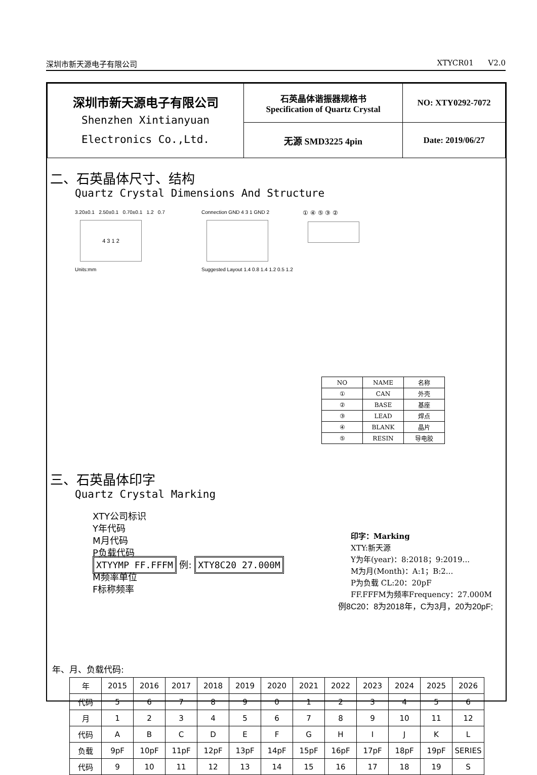深圳市新天源电子有限公司 XTYCR01 V2.0
| 深圳市新天源电子有限公司 Shenzhen Xintianyuan Electronics Co.,Ltd. | 石英晶体谐振器规格书 Specification of Quartz Crystal | NO: XTY0292-7072 |
| | 无源 SMD3225 4pin | Date: 2019/06/27 |
二、石英晶体尺寸、结构
Quartz Crystal Dimensions And Structure
3.20±0.1 2.50±0.1 0.70±0.1 1.2 0.7
4 3 1 2
Units:mm
Connection GND 4 3 1 GND 2
Suggested Layout 1.4 0.8 1.4 1.2 0.5 1.2
① ④ ⑤ ③ ②
| NO | NAME | 名称 |
| ① | CAN | 外壳 |
| ② | BASE | 基座 |
| ③ | LEAD | 焊点 |
| ④ | BLANK | 晶片 |
| ⑤ | RESIN | 导电胶 |
三、石英晶体印字
Quartz Crystal Marking
XTY公司标识
Y年代码
M月代码
P负载代码
XTYYMP FF.FFFM 例: XTY8C20 27.000M
M频率单位
F标称频率
印字：Marking
XTY:新天源
Y为年(year)：8:2018；9:2019...
M为月(Month)：A:1；B:2...
P为负载 CL:20：20pF
FF.FFFM为频率Frequency：27.000M
例8C20：8为2018年，C为3月，20为20pF;
年、月、负载代码:
| 年 | 2015 | 2016 | 2017 | 2018 | 2019 | 2020 | 2021 | 2022 | 2023 | 2024 | 2025 | 2026 |
| 代码 | 5 | 6 | 7 | 8 | 9 | 0 | 1 | 2 | 3 | 4 | 5 | 6 |
| 月 | 1 | 2 | 3 | 4 | 5 | 6 | 7 | 8 | 9 | 10 | 11 | 12 |
| 代码 | A | B | C | D | E | F | G | H | I | J | K | L |
| 负载 | 9pF | 10pF | 11pF | 12pF | 13pF | 14pF | 15pF | 16pF | 17pF | 18pF | 19pF | SERIES |
| 代码 | 9 | 10 | 11 | 12 | 13 | 14 | 15 | 16 | 17 | 18 | 19 | S |